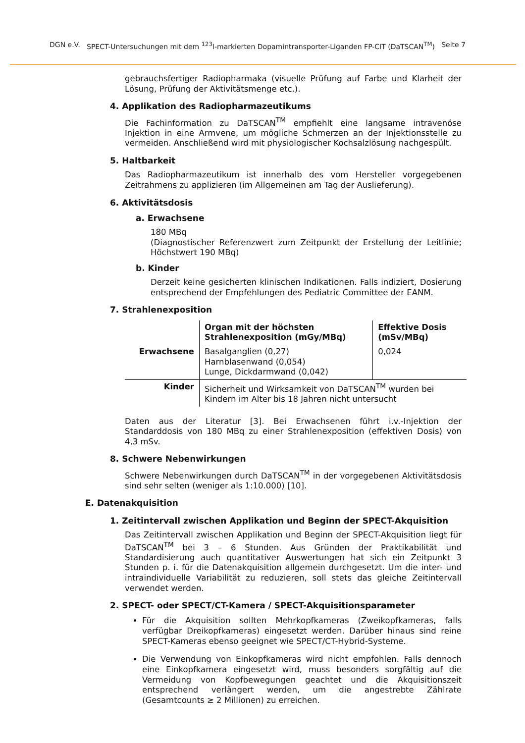DGN e.V. SPECT-Untersuchungen mit dem <sup>123</sup>I-markierten Dopamintransporter-Liganden FP-CIT (DaTSCAN<sup>TM</sup>) Seite 7
gebrauchsfertiger Radiopharmaka (visuelle Prüfung auf Farbe und Klarheit der Lösung, Prüfung der Aktivitätsmenge etc.).
4. Applikation des Radiopharmazeutikums
Die Fachinformation zu DaTSCAN<sup>TM</sup> empfiehlt eine langsame intravenöse Injektion in eine Armvene, um mögliche Schmerzen an der Injektionsstelle zu vermeiden. Anschließend wird mit physiologischer Kochsalzlösung nachgespült.
5. Haltbarkeit
Das Radiopharmazeutikum ist innerhalb des vom Hersteller vorgegebenen Zeitrahmens zu applizieren (im Allgemeinen am Tag der Auslieferung).
6. Aktivitätsdosis
a. Erwachsene
180 MBq
(Diagnostischer Referenzwert zum Zeitpunkt der Erstellung der Leitlinie; Höchstwert 190 MBq)
b. Kinder
Derzeit keine gesicherten klinischen Indikationen. Falls indiziert, Dosierung entsprechend der Empfehlungen des Pediatric Committee der EANM.
7. Strahlenexposition
| | Organ mit der höchsten Strahlenexposition (mGy/MBq) | Effektive Dosis (mSv/MBq) |
| --- | --- | --- |
| Erwachsene | Basalganglien (0,27) Harnblasenwand (0,054) Lunge, Dickdarmwand (0,042) | 0,024 |
| Kinder | Sicherheit und Wirksamkeit von DaTSCAN<sup>TM</sup> wurden bei Kindern im Alter bis 18 Jahren nicht untersucht | |
Daten aus der Literatur [3]. Bei Erwachsenen führt i.v.-Injektion der Standarddosis von 180 MBq zu einer Strahlenexposition (effektiven Dosis) von 4,3 mSv.
8. Schwere Nebenwirkungen
Schwere Nebenwirkungen durch DaTSCAN<sup>TM</sup> in der vorgegebenen Aktivitätsdosis sind sehr selten (weniger als 1:10.000) [10].
E. Datenakquisition
1. Zeitintervall zwischen Applikation und Beginn der SPECT-Akquisition
Das Zeitintervall zwischen Applikation und Beginn der SPECT-Akquisition liegt für DaTSCAN<sup>TM</sup> bei 3 – 6 Stunden. Aus Gründen der Praktikabilität und Standardisierung auch quantitativer Auswertungen hat sich ein Zeitpunkt 3 Stunden p. i. für die Datenakquisition allgemein durchgesetzt. Um die inter- und intraindividuelle Variabilität zu reduzieren, soll stets das gleiche Zeitintervall verwendet werden.
2. SPECT- oder SPECT/CT-Kamera / SPECT-Akquisitionsparameter
Für die Akquisition sollten Mehrkopfkameras (Zweikopfkameras, falls verfügbar Dreikopfkameras) eingesetzt werden. Darüber hinaus sind reine SPECT-Kameras ebenso geeignet wie SPECT/CT-Hybrid-Systeme.
Die Verwendung von Einkopfkameras wird nicht empfohlen. Falls dennoch eine Einkopfkamera eingesetzt wird, muss besonders sorgfältig auf die Vermeidung von Kopfbewegungen geachtet und die Akquisitionszeit entsprechend verlängert werden, um die angestrebte Zählrate (Gesamtcounts ≥ 2 Millionen) zu erreichen.